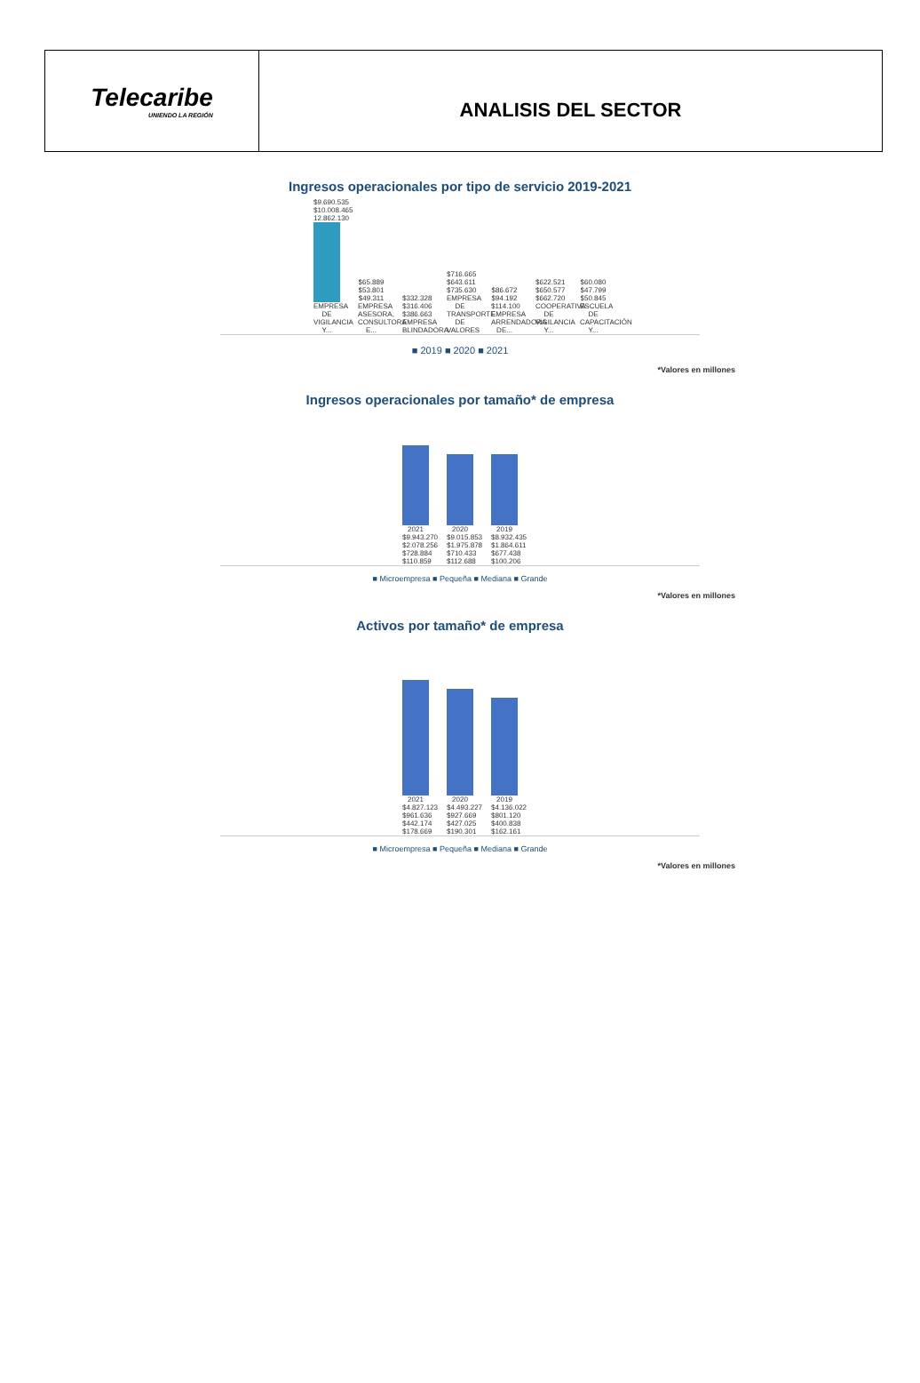Telecaribe
UNIENDO LA REGIÓN
ANALISIS DEL SECTOR
Ingresos operacionales por tipo de servicio 2019-2021
$9.690.535 $10.008.465 12.862.130
EMPRESA DE VIGILANCIA Y...
$65.889 $53.801 $49.311 EMPRESA ASESORA, CONSULTORA E...
$332.328 $316.406 $386.663 EMPRESA BLINDADORA
$716.665 $643.611 $735.630 EMPRESA DE TRANSPORTE DE VALORES
$86.672 $94.192 $114.100 EMPRESA ARRENDADORA DE...
$622.521 $650.577 $662.720 COOPERATIVA DE VIGILANCIA Y...
$60.080 $47.799 $50.845 ESCUELA DE CAPACITACIÓN Y...
■ 2019 ■ 2020 ■ 2021
*Valores en millones
Ingresos operacionales por tamaño* de empresa
2021 $9.943.270 $2.078.256 $728.884 $110.859
2020 $9.015.853 $1.975.878 $710.433 $112.688
2019 $8.932.435 $1.864.611 $677.438 $100.206
■ Microempresa ■ Pequeña ■ Mediana ■ Grande
*Valores en millones
Activos por tamaño* de empresa
2021 $4.827.123 $961.636 $442.174 $178.669
2020 $4.493.227 $927.669 $427.025 $190.301
2019 $4.136.022 $801.120 $400.838 $162.161
■ Microempresa ■ Pequeña ■ Mediana ■ Grande
*Valores en millones